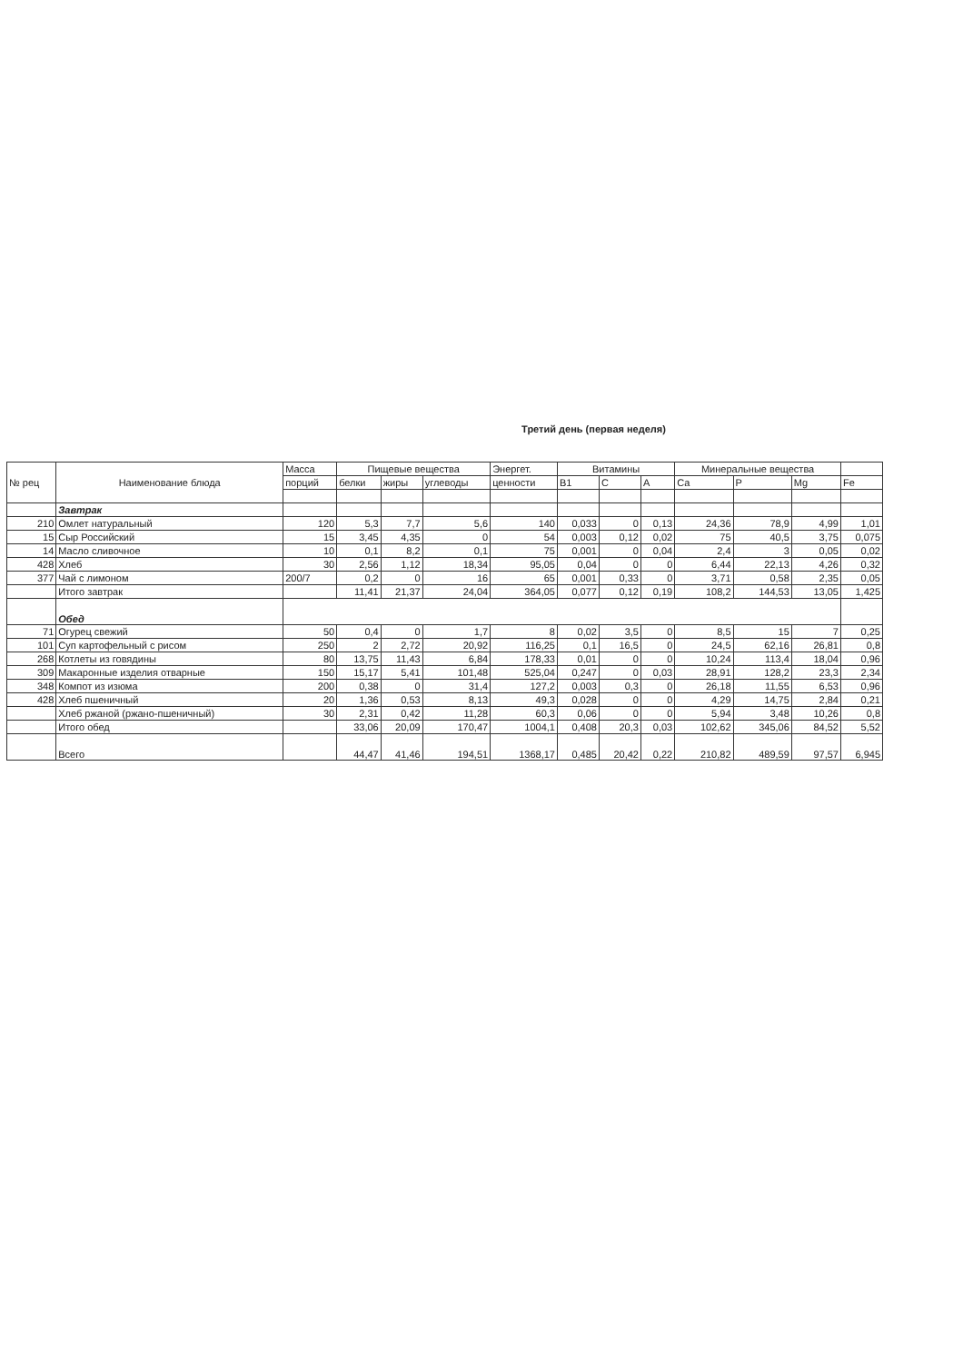Третий день (первая неделя)
| № рец | Наименование блюда | Масса | Пищевые вещества | | | Энергет. | Витамины | | | Минеральные вещества | | | |
| --- | --- | --- | --- | --- | --- | --- | --- | --- | --- | --- | --- | --- | --- |
| | | порций | белки | жиры | углеводы | ценности | B1 | C | A | Ca | P | Mg | Fe |
| | Завтрак | | | | | | | | | | | | |
| 210 | Омлет натуральный | 120 | 5,3 | 7,7 | 5,6 | 140 | 0,033 | 0 | 0,13 | 24,36 | 78,9 | 4,99 | 1,01 |
| 15 | Сыр Российский | 15 | 3,45 | 4,35 | 0 | 54 | 0,003 | 0,12 | 0,02 | 75 | 40,5 | 3,75 | 0,075 |
| 14 | Масло сливочное | 10 | 0,1 | 8,2 | 0,1 | 75 | 0,001 | 0 | 0,04 | 2,4 | 3 | 0,05 | 0,02 |
| 428 | Хлеб | 30 | 2,56 | 1,12 | 18,34 | 95,05 | 0,04 | 0 | 0 | 6,44 | 22,13 | 4,26 | 0,32 |
| 377 | Чай с лимоном | 200/7 | 0,2 | 0 | 16 | 65 | 0,001 | 0,33 | 0 | 3,71 | 0,58 | 2,35 | 0,05 |
| | Итого завтрак | | 11,41 | 21,37 | 24,04 | 364,05 | 0,077 | 0,12 | 0,19 | 108,2 | 144,53 | 13,05 | 1,425 |
| | Обед | | | | | | | | | | | | |
| 71 | Огурец свежий | 50 | 0,4 | 0 | 1,7 | 8 | 0,02 | 3,5 | 0 | 8,5 | 15 | 7 | 0,25 |
| 101 | Суп картофельный с рисом | 250 | 2 | 2,72 | 20,92 | 116,25 | 0,1 | 16,5 | 0 | 24,5 | 62,16 | 26,81 | 0,8 |
| 268 | Котлеты из говядины | 80 | 13,75 | 11,43 | 6,84 | 178,33 | 0,01 | 0 | 0 | 10,24 | 113,4 | 18,04 | 0,96 |
| 309 | Макаронные изделия отварные | 150 | 15,17 | 5,41 | 101,48 | 525,04 | 0,247 | 0 | 0,03 | 28,91 | 128,2 | 23,3 | 2,34 |
| 348 | Компот из изюма | 200 | 0,38 | 0 | 31,4 | 127,2 | 0,003 | 0,3 | 0 | 26,18 | 11,55 | 6,53 | 0,96 |
| 428 | Хлеб пшеничный | 20 | 1,36 | 0,53 | 8,13 | 49,3 | 0,028 | 0 | 0 | 4,29 | 14,75 | 2,84 | 0,21 |
| | Хлеб ржаной (ржано-пшеничный) | 30 | 2,31 | 0,42 | 11,28 | 60,3 | 0,06 | 0 | 0 | 5,94 | 3,48 | 10,26 | 0,8 |
| | Итого обед | | 33,06 | 20,09 | 170,47 | 1004,1 | 0,408 | 20,3 | 0,03 | 102,62 | 345,06 | 84,52 | 5,52 |
| | Всего | | 44,47 | 41,46 | 194,51 | 1368,17 | 0,485 | 20,42 | 0,22 | 210,82 | 489,59 | 97,57 | 6,945 |